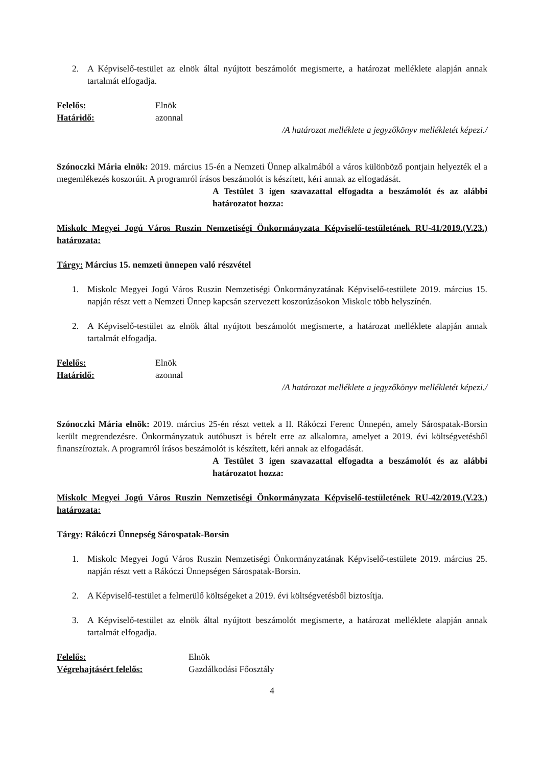2. A Képviselő-testület az elnök által nyújtott beszámolót megismerte, a határozat melléklete alapján annak tartalmát elfogadja.
Felelős: Elnök
Határidő: azonnal
/A határozat melléklete a jegyzőkönyv mellékletét képezi./
Szónoczki Mária elnök: 2019. március 15-én a Nemzeti Ünnep alkalmából a város különböző pontjain helyezték el a megemlékezés koszorúit. A programról írásos beszámolót is készített, kéri annak az elfogadását.
A Testület 3 igen szavazattal elfogadta a beszámolót és az alábbi határozatot hozza:
Miskolc Megyei Jogú Város Ruszin Nemzetiségi Önkormányzata Képviselő-testületének RU-41/2019.(V.23.) határozata:
Tárgy: Március 15. nemzeti ünnepen való részvétel
1. Miskolc Megyei Jogú Város Ruszin Nemzetiségi Önkormányzatának Képviselő-testülete 2019. március 15. napján részt vett a Nemzeti Ünnep kapcsán szervezett koszorúzásokon Miskolc több helyszínén.
2. A Képviselő-testület az elnök által nyújtott beszámolót megismerte, a határozat melléklete alapján annak tartalmát elfogadja.
Felelős: Elnök
Határidő: azonnal
/A határozat melléklete a jegyzőkönyv mellékletét képezi./
Szónoczki Mária elnök: 2019. március 25-én részt vettek a II. Rákóczi Ferenc Ünnepén, amely Sárospatak-Borsin került megrendezésre. Önkormányzatuk autóbuszt is bérelt erre az alkalomra, amelyet a 2019. évi költségvetésből finanszíroztak. A programról írásos beszámolót is készített, kéri annak az elfogadását.
A Testület 3 igen szavazattal elfogadta a beszámolót és az alábbi határozatot hozza:
Miskolc Megyei Jogú Város Ruszin Nemzetiségi Önkormányzata Képviselő-testületének RU-42/2019.(V.23.) határozata:
Tárgy: Rákóczi Ünnepség Sárospatak-Borsin
1. Miskolc Megyei Jogú Város Ruszin Nemzetiségi Önkormányzatának Képviselő-testülete 2019. március 25. napján részt vett a Rákóczi Ünnepségen Sárospatak-Borsin.
2. A Képviselő-testület a felmerülő költségeket a 2019. évi költségvetésből biztosítja.
3. A Képviselő-testület az elnök által nyújtott beszámolót megismerte, a határozat melléklete alapján annak tartalmát elfogadja.
Felelős: Elnök
Végrehajtásért felelős: Gazdálkodási Főosztály
4